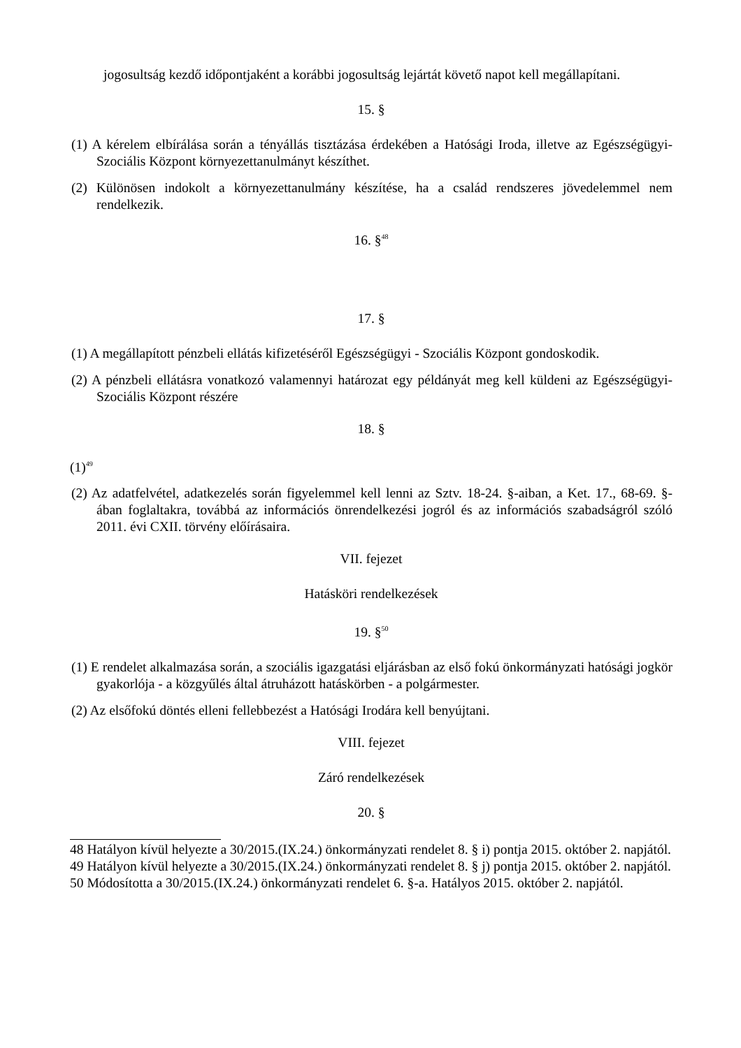jogosultság kezdő időpontjaként a korábbi jogosultság lejártát követő napot kell megállapítani.
15. §
(1) A kérelem elbírálása során a tényállás tisztázása érdekében a Hatósági Iroda, illetve az Egészségügyi-Szociális Központ környezettanulmányt készíthet.
(2) Különösen indokolt a környezettanulmány készítése, ha a család rendszeres jövedelemmel nem rendelkezik.
16. §<sup>48</sup>
17. §
(1) A megállapított pénzbeli ellátás kifizetéséről Egészségügyi - Szociális Központ gondoskodik.
(2) A pénzbeli ellátásra vonatkozó valamennyi határozat egy példányát meg kell küldeni az Egészségügyi-Szociális Központ részére
18. §
(1)<sup>49</sup>
(2) Az adatfelvétel, adatkezelés során figyelemmel kell lenni az Sztv. 18-24. §-aiban, a Ket. 17., 68-69. §-ában foglaltakra, továbbá az információs önrendelkezési jogról és az információs szabadságról szóló 2011. évi CXII. törvény előírásaira.
VII. fejezet
Hatásköri rendelkezések
19. §<sup>50</sup>
(1) E rendelet alkalmazása során, a szociális igazgatási eljárásban az első fokú önkormányzati hatósági jogkör gyakorlója - a közgyűlés által átruházott hatáskörben - a polgármester.
(2) Az elsőfokú döntés elleni fellebbezést a Hatósági Irodára kell benyújtani.
VIII. fejezet
Záró rendelkezések
20. §
48 Hatályon kívül helyezte a 30/2015.(IX.24.) önkormányzati rendelet 8. § i) pontja 2015. október 2. napjától.
49 Hatályon kívül helyezte a 30/2015.(IX.24.) önkormányzati rendelet 8. § j) pontja 2015. október 2. napjától.
50 Módosította a 30/2015.(IX.24.) önkormányzati rendelet 6. §-a. Hatályos 2015. október 2. napjától.